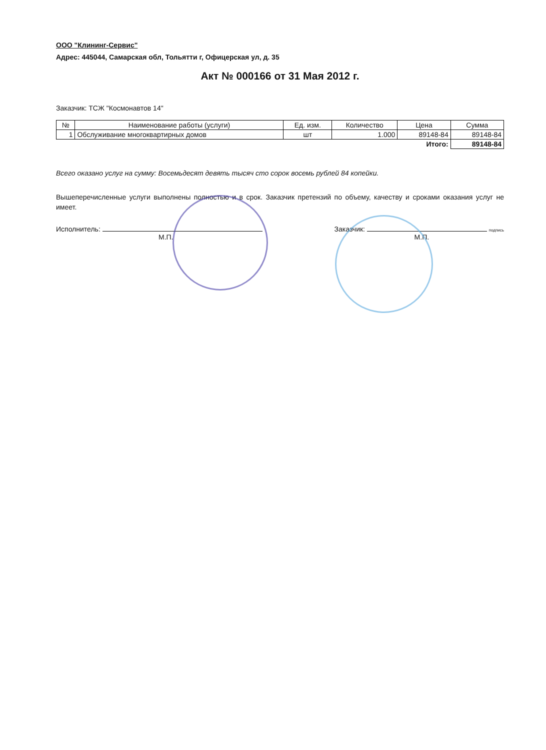ООО "Клининг-Сервис"
Адрес: 445044, Самарская обл, Тольятти г, Офицерская ул, д. 35
Акт № 000166 от 31 Мая 2012 г.
Заказчик: ТСЖ "Космонавтов 14"
| № | Наименование работы (услуги) | Ед. изм. | Количество | Цена | Сумма |
| --- | --- | --- | --- | --- | --- |
| 1 | Обслуживание многоквартирных домов | шт | 1.000 | 89148-84 | 89148-84 |
| Итого: | | | | | 89148-84 |
Всего оказано услуг на сумму: Восемьдесят девять тысяч сто сорок восемь рублей 84 копейки.
Вышеперечисленные услуги выполнены полностью и в срок. Заказчик претензий по объему, качеству и сроками оказания услуг не имеет.
Исполнитель:
М.П.
Заказчик: подпись
М.П.